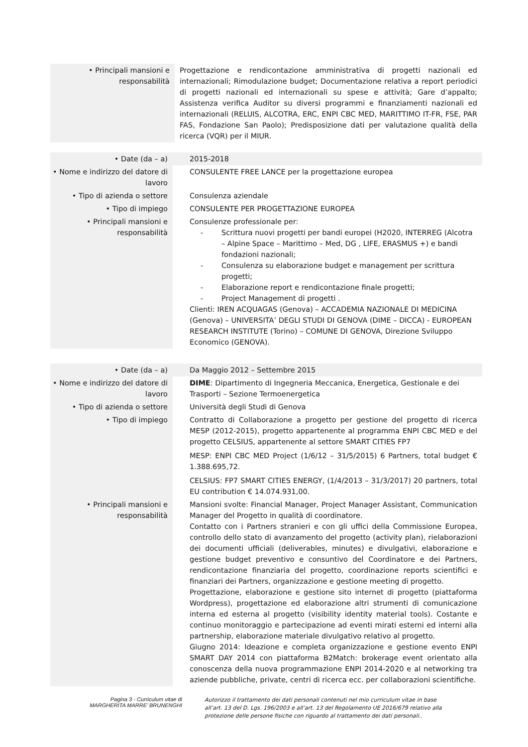| • Principali mansioni e responsabilità | Progettazione e rendicontazione amministrativa di progetti nazionali ed internazionali; Rimodulazione budget; Documentazione relativa a report periodici di progetti nazionali ed internazionali su spese e attività; Gare d’appalto; Assistenza verifica Auditor su diversi programmi e finanziamenti nazionali ed internazionali (RELUIS, ALCOTRA, ERC, ENPI CBC MED, MARITTIMO IT-FR, FSE, PAR FAS, Fondazione San Paolo); Predisposizione dati per valutazione qualità della ricerca (VQR) per il MIUR. |
| • Date (da – a) | 2015-2018 |
| • Nome e indirizzo del datore di lavoro | CONSULENTE FREE LANCE per la progettazione europea |
| • Tipo di azienda o settore | Consulenza aziendale |
| • Tipo di impiego | CONSULENTE PER PROGETTAZIONE EUROPEA |
| • Principali mansioni e responsabilità | Consulenze professionale per: - Scrittura nuovi progetti per bandi europei (H2020, INTERREG (Alcotra – Alpine Space – Marittimo – Med, DG , LIFE, ERASMUS +) e bandi fondazioni nazionali; - Consulenza su elaborazione budget e management per scrittura progetti; - Elaborazione report e rendicontazione finale progetti; - Project Management di progetti . Clienti: IREN ACQUAGAS (Genova) – ACCADEMIA NAZIONALE DI MEDICINA (Genova) – UNIVERSITA’ DEGLI STUDI DI GENOVA (DIME – DICCA) - EUROPEAN RESEARCH INSTITUTE (Torino) – COMUNE DI GENOVA, Direzione Sviluppo Economico (GENOVA). |
| • Date (da – a) | Da Maggio 2012 – Settembre 2015 |
| • Nome e indirizzo del datore di lavoro | DIME : Dipartimento di Ingegneria Meccanica, Energetica, Gestionale e dei Trasporti – Sezione Termoenergetica |
| • Tipo di azienda o settore | Università degli Studi di Genova |
| • Tipo di impiego | Contratto di Collaborazione a progetto per gestione del progetto di ricerca MESP (2012-2015), progetto appartenente al programma ENPI CBC MED e del progetto CELSIUS, appartenente al settore SMART CITIES FP7 MESP: ENPI CBC MED Project (1/6/12 – 31/5/2015) 6 Partners, total budget € 1.388.695,72. CELSIUS: FP7 SMART CITIES ENERGY, (1/4/2013 – 31/3/2017) 20 partners, total EU contribution € 14.074.931,00. |
| • Principali mansioni e responsabilità | Mansioni svolte: Financial Manager, Project Manager Assistant, Communication Manager del Progetto in qualità di coordinatore. Contatto con i Partners stranieri e con gli uffici della Commissione Europea, controllo dello stato di avanzamento del progetto (activity plan), rielaborazioni dei documenti ufficiali (deliverables, minutes) e divulgativi, elaborazione e gestione budget preventivo e consuntivo del Coordinatore e dei Partners, rendicontazione finanziaria del progetto, coordinazione reports scientifici e finanziari dei Partners, organizzazione e gestione meeting di progetto. Progettazione, elaborazione e gestione sito internet di progetto (piattaforma Wordpress), progettazione ed elaborazione altri strumenti di comunicazione interna ed esterna al progetto (visibility identity material tools). Costante e continuo monitoraggio e partecipazione ad eventi mirati esterni ed interni alla partnership, elaborazione materiale divulgativo relativo al progetto. Giugno 2014: Ideazione e completa organizzazione e gestione evento ENPI SMART DAY 2014 con piattaforma B2Match: brokerage event orientato alla conoscenza della nuova programmazione ENPI 2014-2020 e al networking tra aziende pubbliche, private, centri di ricerca ecc. per collaborazioni scientifiche. |
Pagina 3 - Curriculum vitae di
MARGHERITA MARRE’ BRUNENGHI
Autorizzo il trattamento dei dati personali contenuti nel mio curriculum vitae in base all’art. 13 del D. Lgs. 196/2003 e all’art. 13 del Regolamento UE 2016/679 relativo alla protezione delle persone fisiche con riguardo al trattamento dei dati personali..